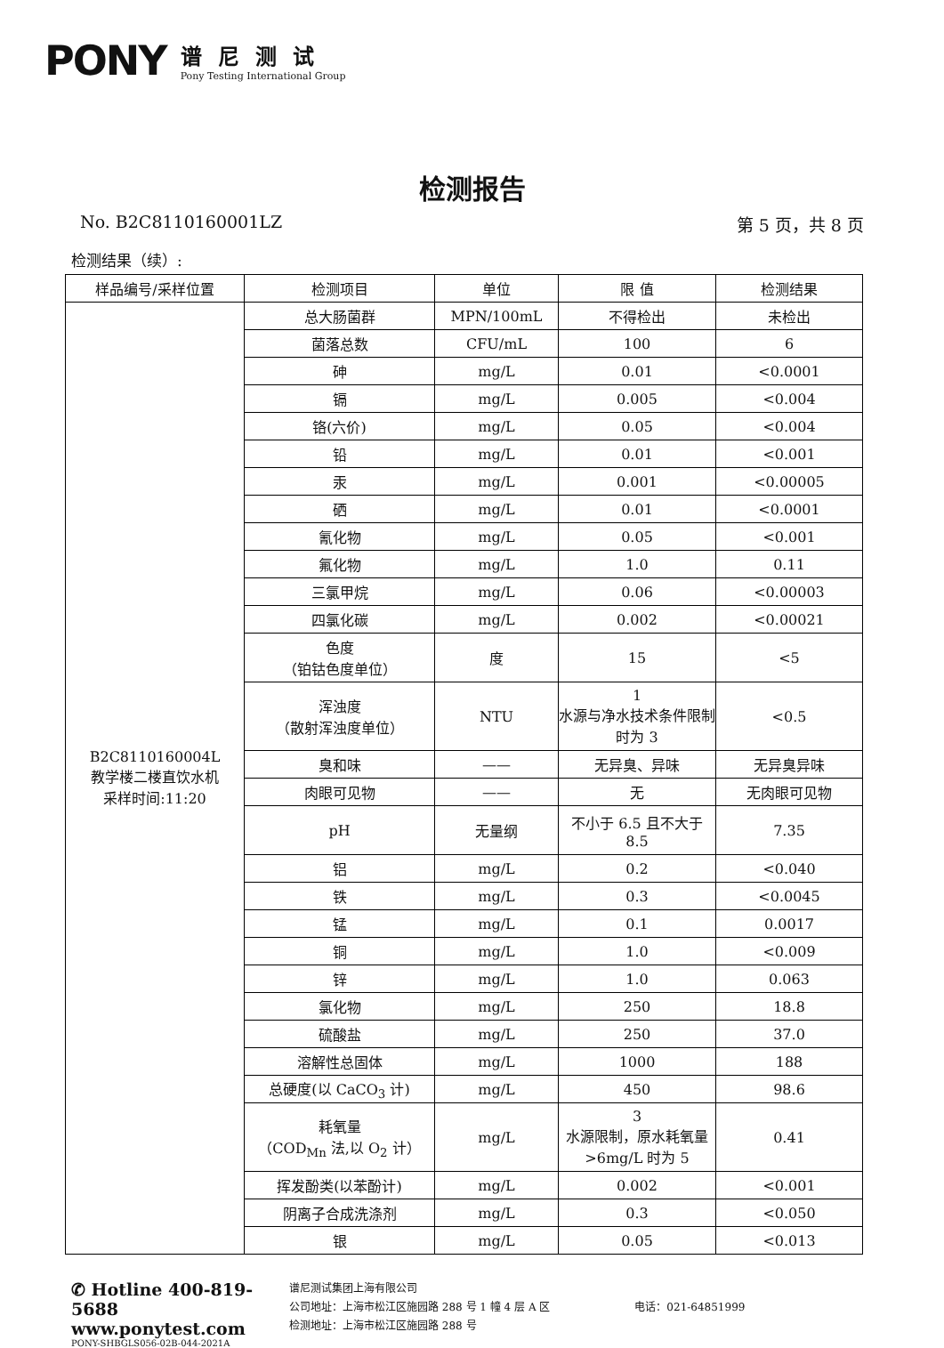PONY
谱尼测试
Pony Testing International Group
检测报告
No. B2C8110160001LZ 第 5 页，共 8 页
检测结果（续）:
| 样品编号/采样位置 | 检测项目 | 单位 | 限 值 | 检测结果 |
| --- | --- | --- | --- | --- |
| B2C8110160004L 教学楼二楼直饮水机 采样时间:11:20 | 总大肠菌群 | MPN/100mL | 不得检出 | 未检出 |
| | 菌落总数 | CFU/mL | 100 | 6 |
| | 砷 | mg/L | 0.01 | <0.0001 |
| | 镉 | mg/L | 0.005 | <0.004 |
| | 铬(六价) | mg/L | 0.05 | <0.004 |
| | 铅 | mg/L | 0.01 | <0.001 |
| | 汞 | mg/L | 0.001 | <0.00005 |
| | 硒 | mg/L | 0.01 | <0.0001 |
| | 氰化物 | mg/L | 0.05 | <0.001 |
| | 氟化物 | mg/L | 1.0 | 0.11 |
| | 三氯甲烷 | mg/L | 0.06 | <0.00003 |
| | 四氯化碳 | mg/L | 0.002 | <0.00021 |
| | 色度 （铂钴色度单位） | 度 | 15 | <5 |
| | 浑浊度 （散射浑浊度单位） | NTU | 1 水源与净水技术条件限制时为 3 | <0.5 |
| | 臭和味 | —— | 无异臭、异味 | 无异臭异味 |
| | 肉眼可见物 | —— | 无 | 无肉眼可见物 |
| | pH | 无量纲 | 不小于 6.5 且不大于 8.5 | 7.35 |
| | 铝 | mg/L | 0.2 | <0.040 |
| | 铁 | mg/L | 0.3 | <0.0045 |
| | 锰 | mg/L | 0.1 | 0.0017 |
| | 铜 | mg/L | 1.0 | <0.009 |
| | 锌 | mg/L | 1.0 | 0.063 |
| | 氯化物 | mg/L | 250 | 18.8 |
| | 硫酸盐 | mg/L | 250 | 37.0 |
| | 溶解性总固体 | mg/L | 1000 | 188 |
| | 总硬度(以 CaCO<sub>3</sub> 计) | mg/L | 450 | 98.6 |
| | 耗氧量 （COD<sub>Mn</sub> 法,以 O<sub>2</sub> 计） | mg/L | 3 水源限制，原水耗氧量>6mg/L 时为 5 | 0.41 |
| | 挥发酚类(以苯酚计) | mg/L | 0.002 | <0.001 |
| | 阴离子合成洗涤剂 | mg/L | 0.3 | <0.050 |
| | 银 | mg/L | 0.05 | <0.013 |
✆ Hotline 400-819-5688
www.ponytest.com
PONY-SHBGLS056-02B-044-2021A
谱尼测试集团上海有限公司
公司地址：上海市松江区施园路 288 号 1 幢 4 层 A 区 电话：021-64851999
检测地址：上海市松江区施园路 288 号